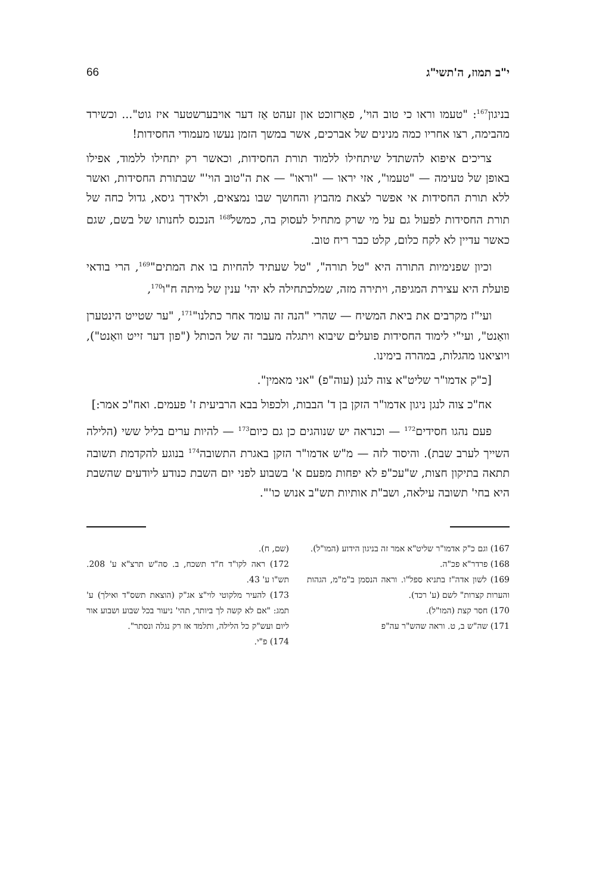י"ב תמוז, ה'תשי"ג 66
בניגון<sup>167</sup>: "טעמו וראו כי טוב הוי', פאַרזוכט און זעהט אַז דער אויבערשטער איז גוט"... וכשירד מהבימה, רצו אחריו כמה מנינים של אברכים, אשר במשך הזמן נעשו מעמודי החסידות!
צריכים איפוא להשתדל שיתחילו ללמוד תורת החסידות, וכאשר רק יתחילו ללמוד, אפילו באופן של טעימה — "טעמו", אזי יראו — "וראו" — את ה"טוב הוי'" שבתורת החסידות, ואשר ללא תורת החסידות אי אפשר לצאת מהבוץ והחושך שבו נמצאים, ולאידך גיסא, גדול כחה של תורת החסידות לפעול גם על מי שרק מתחיל לעסוק בה, כמשל<sup>168</sup> הנכנס לחנותו של בשם, שגם כאשר עדיין לא לקח כלום, קלט כבר ריח טוב.
וכיון שפנימיות התורה היא "טל תורה", "טל שעתיד להחיות בו את המתים"<sup>169</sup>, הרי בודאי פועלת היא עצירת המגיפה, ויתירה מזה, שמלכתחילה לא יהי' ענין של מיתה ח"ו<sup>170</sup>,
ועי"ז מקרבים את ביאת המשיח — שהרי "הנה זה עומד אחר כתלנו"<sup>171</sup>, "ער שטייט הינטערן וואַנט", ועי"י לימוד החסידות פועלים שיבוא ויתגלה מעבר זה של הכותל ("פון דער זייט וואַנט"), ויוציאנו מהגלות, במהרה בימינו.
[כ"ק אדמו"ר שליט"א צוה לנגן (עוה"פ) "אני מאמין".
אח"כ צוה לנגן ניגון אדמו"ר הזקן בן ד' הבבות, ולכפול בבא הרביעית ז' פעמים. ואח"כ אמר:]
פעם נהגו חסידים<sup>172</sup> — וכנראה יש שנוהגים כן גם כיום<sup>173</sup> — להיות ערים בליל ששי (הלילה השייך לערב שבת). והיסוד לזה — מ"ש אדמו"ר הזקן באגרת התשובה<sup>174</sup> בנוגע להקדמת תשובה תתאה בתיקון חצות, ש"עכ"פ לא יפחות מפעם א' בשבוע לפני יום השבת כנודע ליודעים שהשבת היא בחי' תשובה עילאה, ושב"ת אותיות תש"ב אנוש כו'".
167) וגם כ"ק אדמו"ר שליט"א אמר זה בניגון הידוע (המו"ל).
168) פרדר"א פכ"ה.
169) לשון אדה"ז בתניא ספל"ו. וראה הנסמן ב"מ"מ, הגהות והערות קצרות" לשם (ע' רכד).
170) חסר קצת (המו"ל).
171) שה"ש ב, ט. וראה שהש"ר עה"פ
(שם, ח).
172) ראה לקו"ד ח"ד תשכח, ב. סה"ש תרצ"א ע' 208. תש"ו ע' 43.
173) להעיר מלקוטי לוי"צ אג"ק (הוצאת תשס"ד ואילך) ע' תמג: "אם לא קשה לך ביותר, תהי' ניעור בכל שבוע ושבוע אור ליום ועש"ק כל הלילה, ותלמד אז רק נגלה ונסתר".
174) פ"י.